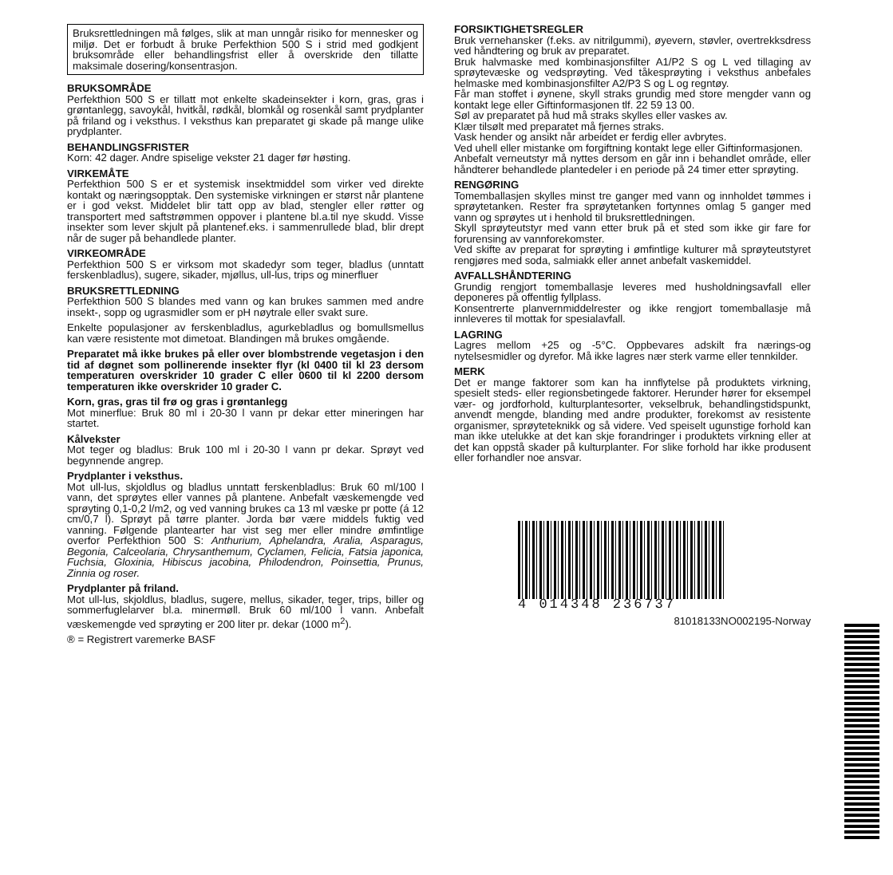Bruksrettledningen må følges, slik at man unngår risiko for mennesker og miljø. Det er forbudt å bruke Perfekthion 500 S i strid med godkjent bruksområde eller behandlingsfrist eller å overskride den tillatte maksimale dosering/konsentrasjon.
BRUKSOMRÅDE
Perfekthion 500 S er tillatt mot enkelte skadeinsekter i korn, gras, gras i grøntanlegg, savoykål, hvitkål, rødkål, blomkål og rosenkål samt prydplanter på friland og i veksthus. I veksthus kan preparatet gi skade på mange ulike prydplanter.
BEHANDLINGSFRISTER
Korn: 42 dager. Andre spiselige vekster 21 dager før høsting.
VIRKEMÅTE
Perfekthion 500 S er et systemisk insektmiddel som virker ved direkte kontakt og næringsopptak. Den systemiske virkningen er størst når plantene er i god vekst. Middelet blir tatt opp av blad, stengler eller røtter og transportert med saftstrømmen oppover i plantene bl.a.til nye skudd. Visse insekter som lever skjult på plantenef.eks. i sammenrullede blad, blir drept når de suger på behandlede planter.
VIRKEOMRÅDE
Perfekthion 500 S er virksom mot skadedyr som teger, bladlus (unntatt ferskenbladlus), sugere, sikader, mjøllus, ull-lus, trips og minerfluer
BRUKSRETTLEDNING
Perfekthion 500 S blandes med vann og kan brukes sammen med andre insekt-, sopp og ugrasmidler som er pH nøytrale eller svakt sure.
Enkelte populasjoner av ferskenbladlus, agurkebladlus og bomullsmellus kan være resistente mot dimetoat. Blandingen må brukes omgående.
Preparatet må ikke brukes på eller over blombstrende vegetasjon i den tid af døgnet som pollinerende insekter flyr (kl 0400 til kl 23 dersom temperaturen overskrider 10 grader C eller 0600 til kl 2200 dersom temperaturen ikke overskrider 10 grader C.
Korn, gras, gras til frø og gras i grøntanlegg
Mot minerflue: Bruk 80 ml i 20-30 l vann pr dekar etter mineringen har startet.
Kålvekster
Mot teger og bladlus: Bruk 100 ml i 20-30 l vann pr dekar. Sprøyt ved begynnende angrep.
Prydplanter i veksthus.
Mot ull-lus, skjoldlus og bladlus unntatt ferskenbladlus: Bruk 60 ml/100 l vann, det sprøytes eller vannes på plantene. Anbefalt væskemengde ved sprøyting 0,1-0,2 l/m2, og ved vanning brukes ca 13 ml væske pr potte (á 12 cm/0,7 l). Sprøyt på tørre planter. Jorda bør være middels fuktig ved vanning. Følgende plantearter har vist seg mer eller mindre ømfintlige overfor Perfekthion 500 S: Anthurium, Aphelandra, Aralia, Asparagus, Begonia, Calceolaria, Chrysanthemum, Cyclamen, Felicia, Fatsia japonica, Fuchsia, Gloxinia, Hibiscus jacobina, Philodendron, Poinsettia, Prunus, Zinnia og roser.
Prydplanter på friland.
Mot ull-lus, skjoldlus, bladlus, sugere, mellus, sikader, teger, trips, biller og sommerfuglelarver bl.a. minermøll. Bruk 60 ml/100 l vann. Anbefalt væskemengde ved sprøyting er 200 liter pr. dekar (1000 m<sup>2</sup>).
® = Registrert varemerke BASF
FORSIKTIGHETSREGLER
Bruk vernehansker (f.eks. av nitrilgummi), øyevern, støvler, overtrekksdress ved håndtering og bruk av preparatet.
Bruk halvmaske med kombinasjonsfilter A1/P2 S og L ved tillaging av sprøytevæske og vedsprøyting. Ved tåkesprøyting i veksthus anbefales helmaske med kombinasjonsfilter A2/P3 S og L og regntøy.
Får man stoffet i øynene, skyll straks grundig med store mengder vann og kontakt lege eller Giftinformasjonen tlf. 22 59 13 00.
Søl av preparatet på hud må straks skylles eller vaskes av.
Klær tilsølt med preparatet må fjernes straks.
Vask hender og ansikt når arbeidet er ferdig eller avbrytes.
Ved uhell eller mistanke om forgiftning kontakt lege eller Giftinformasjonen.
Anbefalt verneutstyr må nyttes dersom en går inn i behandlet område, eller håndterer behandlede plantedeler i en periode på 24 timer etter sprøyting.
RENGØRING
Tomemballasjen skylles minst tre ganger med vann og innholdet tømmes i sprøytetanken. Rester fra sprøytetanken fortynnes omlag 5 ganger med vann og sprøytes ut i henhold til bruksrettledningen.
Skyll sprøyteutstyr med vann etter bruk på et sted som ikke gir fare for forurensing av vannforekomster.
Ved skifte av preparat for sprøyting i ømfintlige kulturer må sprøyteutstyret rengjøres med soda, salmiakk eller annet anbefalt vaskemiddel.
AVFALLSHÅNDTERING
Grundig rengjort tomemballasje leveres med husholdningsavfall eller deponeres på offentlig fyllplass.
Konsentrerte planvernmiddelrester og ikke rengjort tomemballasje må innleveres til mottak for spesialavfall.
LAGRING
Lagres mellom +25 og -5°C. Oppbevares adskilt fra nærings-og nytelsesmidler og dyrefor. Må ikke lagres nær sterk varme eller tennkilder.
MERK
Det er mange faktorer som kan ha innflytelse på produktets virkning, spesielt steds- eller regionsbetingede faktorer. Herunder hører for eksempel vær- og jordforhold, kulturplantesorter, vekselbruk, behandlingstidspunkt, anvendt mengde, blanding med andre produkter, forekomst av resistente organismer, sprøyteteknikk og så videre. Ved speiselt ugunstige forhold kan man ikke utelukke at det kan skje forandringer i produktets virkning eller at det kan oppstå skader på kulturplanter. For slike forhold har ikke produsent eller forhandler noe ansvar.
4 014348 236737
81018133NO002195-Norway